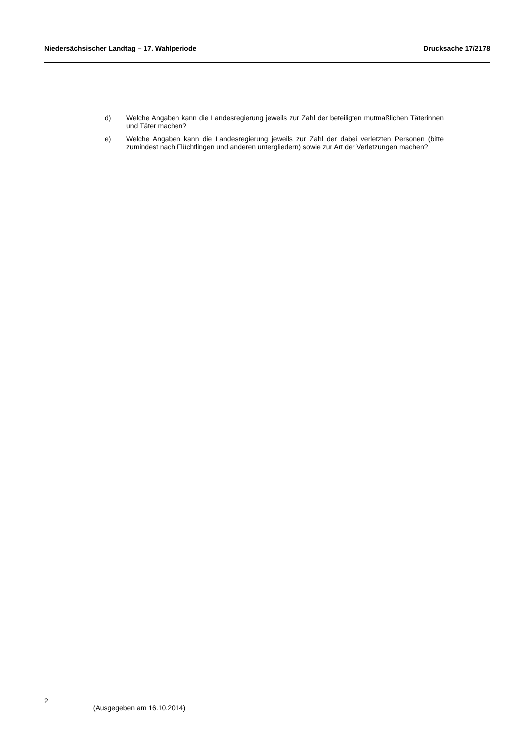Niedersächsischer Landtag – 17. Wahlperiode Drucksache 17/2178
d) Welche Angaben kann die Landesregierung jeweils zur Zahl der beteiligten mutmaßlichen Täterinnen und Täter machen?
e) Welche Angaben kann die Landesregierung jeweils zur Zahl der dabei verletzten Personen (bitte zumindest nach Flüchtlingen und anderen untergliedern) sowie zur Art der Verletzungen machen?
2 (Ausgegeben am 16.10.2014)